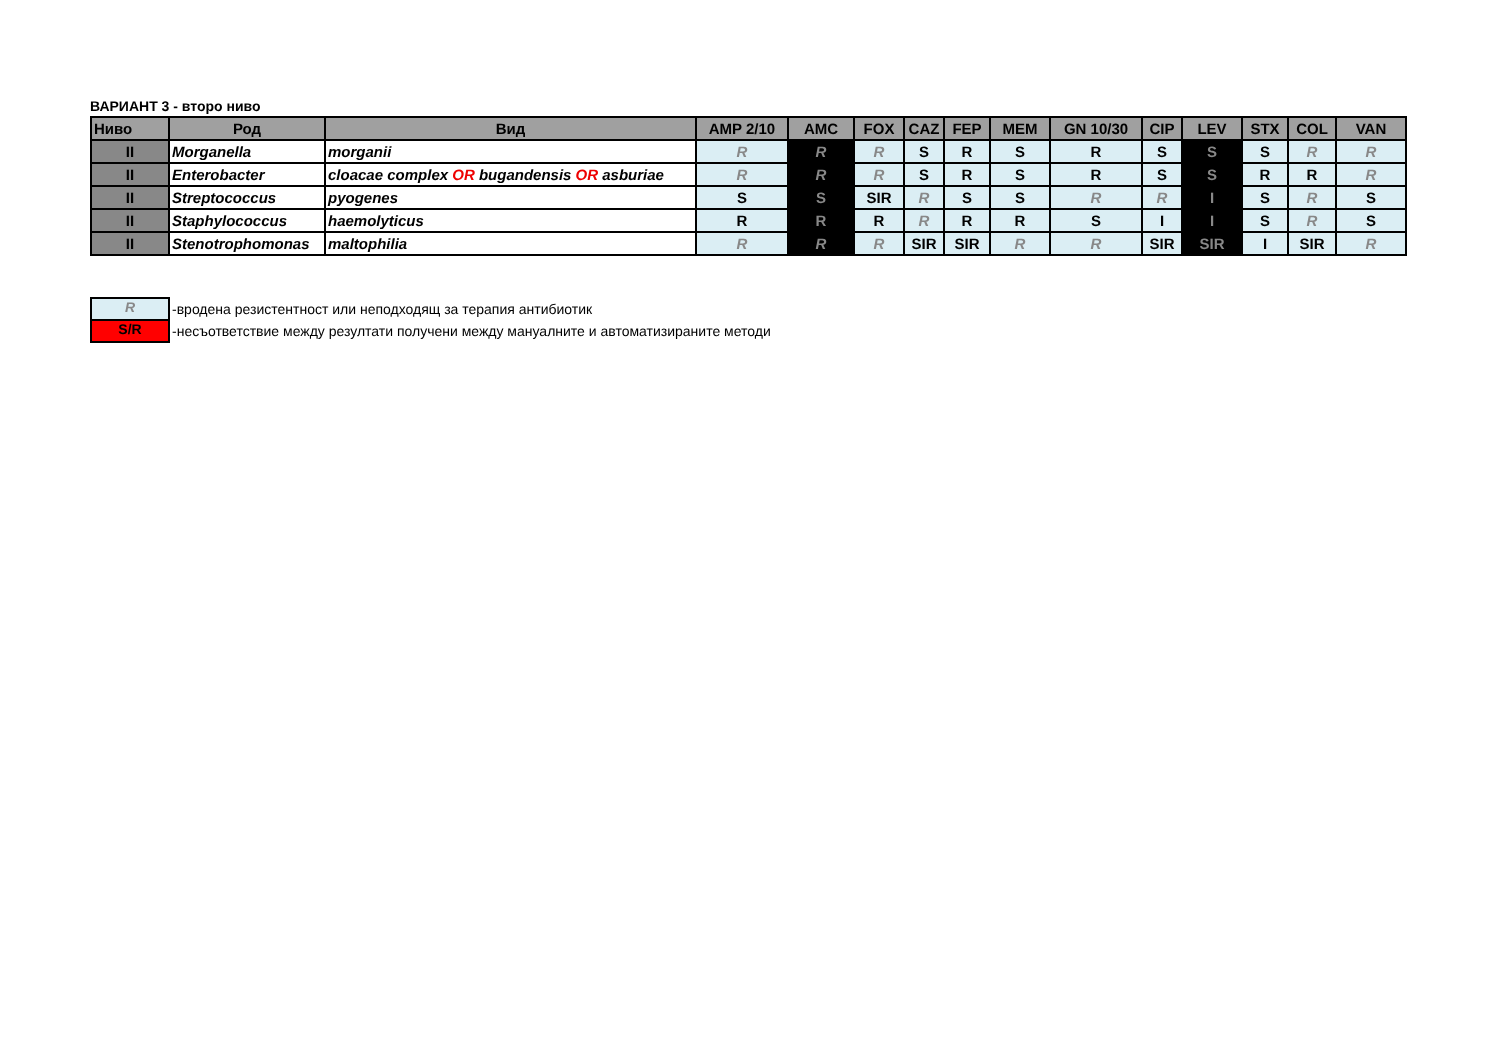ВАРИАНТ 3 - второ ниво
| Ниво | Род | Вид | AMP 2/10 | AMC | FOX | CAZ | FEP | MEM | GN 10/30 | CIP | LEV | STX | COL | VAN |
| --- | --- | --- | --- | --- | --- | --- | --- | --- | --- | --- | --- | --- | --- | --- |
| II | Morganella | morganii | R | R | R | S | R | S | R | S | S | S | R | R |
| II | Enterobacter | cloacae complex OR bugandensis OR asburiae | R | R | R | S | R | S | R | S | S | R | R | R |
| II | Streptococcus | pyogenes | S | S | SIR | R | S | S | R | R | I | S | R | S |
| II | Staphylococcus | haemolyticus | R | R | R | R | R | R | S | I | I | S | R | S |
| II | Stenotrophomonas | maltophilia | R | R | R | SIR | SIR | R | R | SIR | SIR | I | SIR | R |
R -вродена резистентност или неподходящ за терапия антибиотик
S/R -несъответствие между резултати получени между мануалните и автоматизираните методи